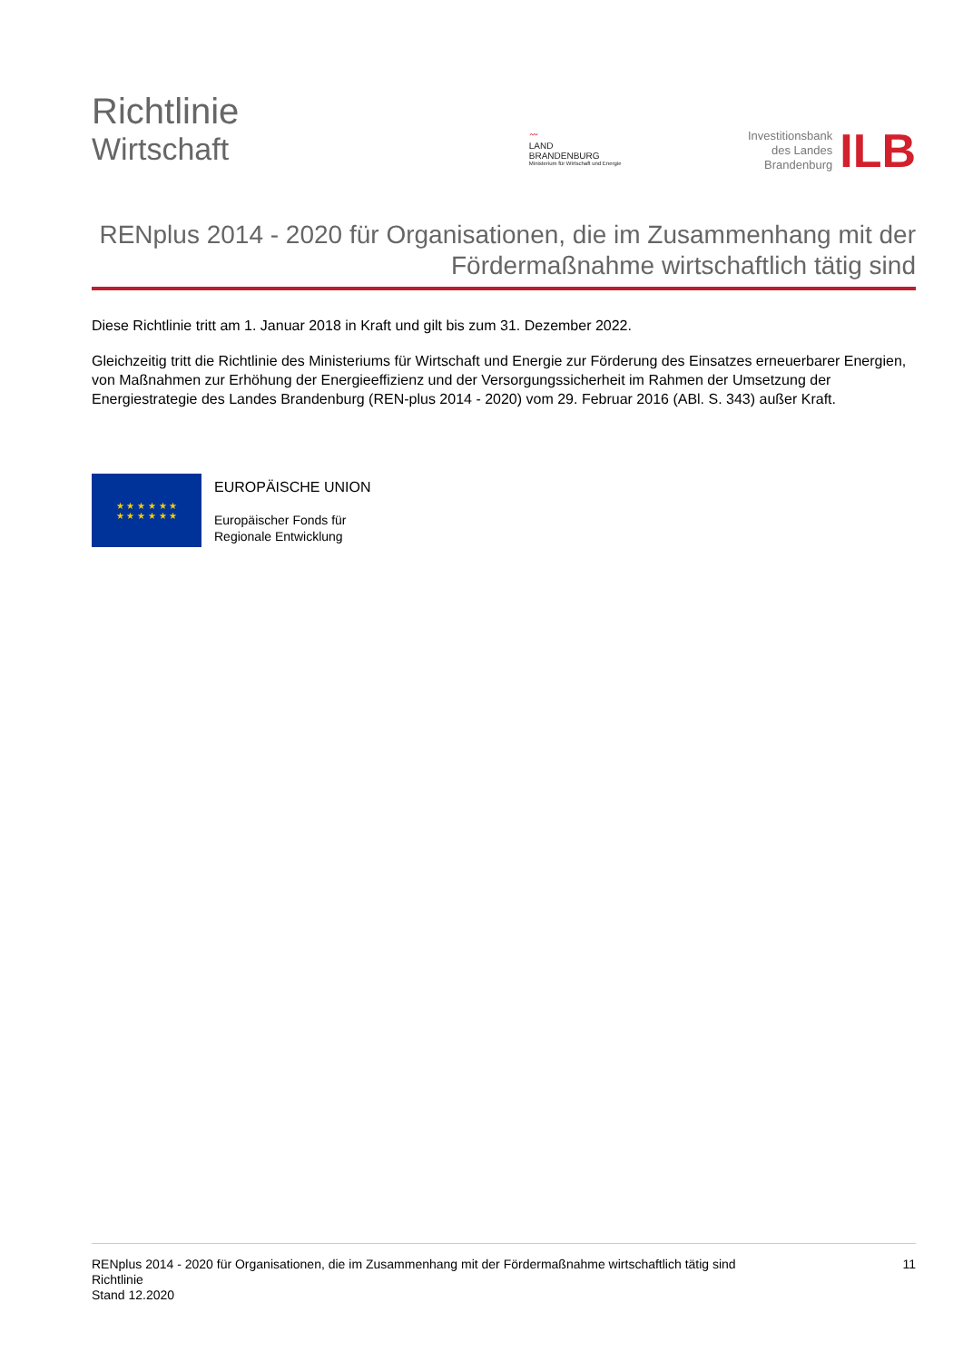Richtlinie
Wirtschaft
〰
LAND
BRANDENBURG
Ministerium für Wirtschaft und Energie
Investitionsbank
des Landes
Brandenburg
ILB
RENplus 2014 - 2020 für Organisationen, die im Zusammenhang mit der Fördermaßnahme wirtschaftlich tätig sind
Diese Richtlinie tritt am 1. Januar 2018 in Kraft und gilt bis zum 31. Dezember 2022.
Gleichzeitig tritt die Richtlinie des Ministeriums für Wirtschaft und Energie zur Förderung des Einsatzes erneuerbarer Energien, von Maßnahmen zur Erhöhung der Energieeffizienz und der Versorgungssicherheit im Rahmen der Umsetzung der Energiestrategie des Landes Brandenburg (REN-plus 2014 - 2020) vom 29. Februar 2016 (ABl. S. 343) außer Kraft.
★ ★ ★ ★ ★ ★
★ ★ ★ ★ ★ ★
EUROPÄISCHE UNION
Europäischer Fonds für
Regionale Entwicklung
RENplus 2014 - 2020 für Organisationen, die im Zusammenhang mit der Fördermaßnahme wirtschaftlich tätig sind
Richtlinie
Stand 12.2020
11